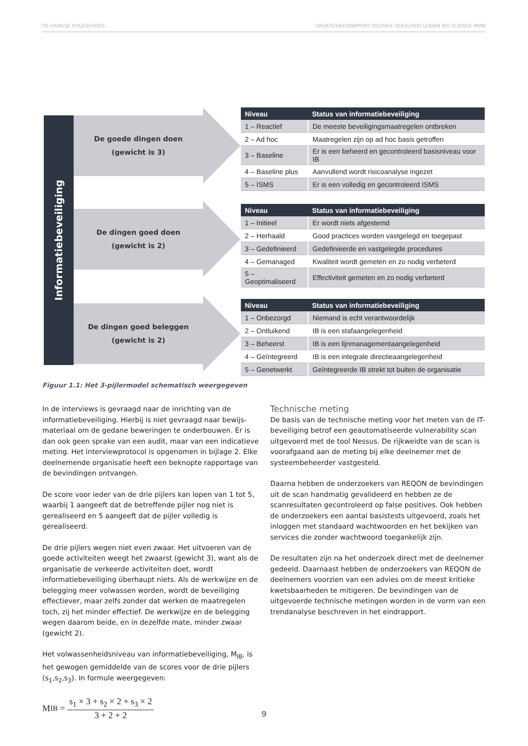DE HAAGSE HOGESCHOOL ONDERZOEKSRAPPORT DIGITALE VEILIGHEID LEIDEN BIO SCIENCE PARK
Informatiebeveiliging
De goede dingen doen
(gewicht is 3)
De dingen goed doen
(gewicht is 2)
De dingen goed beleggen
(gewicht is 2)
| Niveau | Status van informatiebeveiliging |
| --- | --- |
| 1 – Reactief | De meeste beveiligingsmaatregelen ontbreken |
| 2 – Ad hoc | Maatregelen zijn op ad hoc basis getroffen |
| 3 – Baseline | Er is een beheerd en gecontroleerd basisniveau voor IB |
| 4 – Baseline plus | Aanvullend wordt risicoanalyse ingezet |
| 5 – ISMS | Er is een volledig en gecontroleerd ISMS |
| Niveau | Status van informatiebeveiliging |
| --- | --- |
| 1 – Initieel | Er wordt niets afgestemd |
| 2 – Herhaald | Good practices worden vastgelegd en toegepast |
| 3 – Gedefinieerd | Gedefinieerde en vastgelegde procedures |
| 4 – Gemanaged | Kwaliteit wordt gemeten en zo nodig verbeterd |
| 5 – Geoptimaliseerd | Effectiviteit gemeten en zo nodig verbeterd |
| Niveau | Status van informatiebeveiliging |
| --- | --- |
| 1 – Onbezorgd | Niemand is echt verantwoordelijk |
| 2 – Ontluikend | IB is een stafaangelegenheid |
| 3 – Beheerst | IB is een lijnmanagementaangelegenheid |
| 4 – Geïntegreerd | IB is een integrale directieaangelegenheid |
| 5 – Genetwerkt | Geïntegreerde IB strekt tot buiten de organisatie |
Figuur 1.1: Het 3-pijlermodel schematisch weergegeven
In de interviews is gevraagd naar de inrichting van de informatiebeveiliging. Hierbij is niet gevraagd naar bewijs-materiaal om de gedane beweringen te onderbouwen. Er is dan ook geen sprake van een audit, maar van een indicatieve meting. Het interviewprotocol is opgenomen in bijlage 2. Elke deelnemende organisatie heeft een beknopte rapportage van de bevindingen ontvangen.
De score voor ieder van de drie pijlers kan lopen van 1 tot 5, waarbij 1 aangeeft dat de betreffende pijler nog niet is gerealiseerd en 5 aangeeft dat de pijler volledig is gerealiseerd.
De drie pijlers wegen niet even zwaar. Het uitvoeren van de goede activiteiten weegt het zwaarst (gewicht 3), want als de organisatie de verkeerde activiteiten doet, wordt informatiebeveiliging überhaupt niets. Als de werkwijze en de belegging meer volwassen worden, wordt de beveiliging effectiever, maar zelfs zonder dat werken de maatregelen toch, zij het minder effectief. De werkwijze en de belegging wegen daarom beide, en in dezelfde mate, minder zwaar (gewicht 2).
Het volwassenheidsniveau van informatiebeveiliging, M<sub>IB</sub>, is het gewogen gemiddelde van de scores voor de drie pijlers (s<sub>1</sub>,s<sub>2</sub>,s<sub>3</sub>). In formule weergegeven:
M<sub>IB</sub> = s<sub>1</sub> × 3 + s<sub>2</sub> × 2 + s<sub>3</sub> × 2 3 + 2 + 2
Technische meting
De basis van de technische meting voor het meten van de IT-beveiliging betrof een geautomatiseerde vulnerability scan uitgevoerd met de tool Nessus. De rijkweidte van de scan is voorafgaand aan de meting bij elke deelnemer met de systeembeheerder vastgesteld.
Daarna hebben de onderzoekers van REQON de bevindingen uit de scan handmatig gevalideerd en hebben ze de scanresultaten gecontroleerd op false positives. Ook hebben de onderzoekers een aantal basistests uitgevoerd, zoals het inloggen met standaard wachtwoorden en het bekijken van services die zonder wachtwoord toegankelijk zijn.
De resultaten zijn na het onderzoek direct met de deelnemer gedeeld. Daarnaast hebben de onderzoekers van REQON de deelnemers voorzien van een advies om de meest kritieke kwetsbaarheden te mitigeren. De bevindingen van de uitgevoerde technische metingen worden in de vorm van een trendanalyse beschreven in het eindrapport.
9